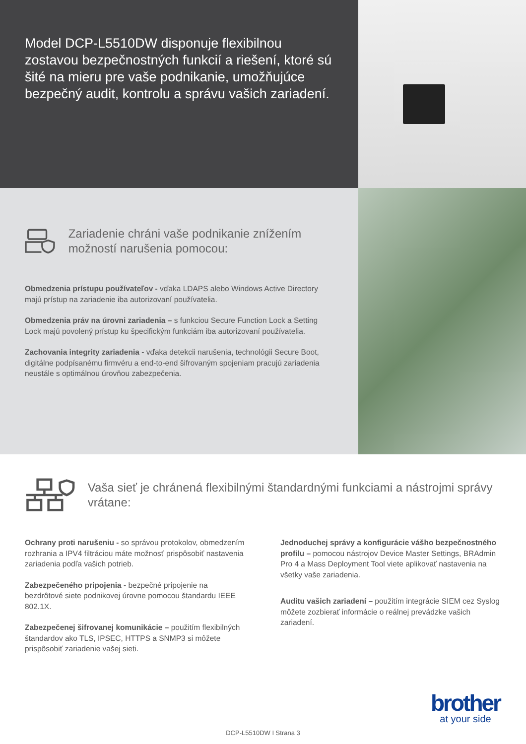Model DCP-L5510DW disponuje flexibilnou zostavou bezpečnostných funkcií a riešení, ktoré sú šité na mieru pre vaše podnikanie, umožňujúce bezpečný audit, kontrolu a správu vašich zariadení.
Zariadenie chráni vaše podnikanie znížením možností narušenia pomocou:
Obmedzenia prístupu používateľov - vďaka LDAPS alebo Windows Active Directory majú prístup na zariadenie iba autorizovaní používatelia.
Obmedzenia práv na úrovni zariadenia – s funkciou Secure Function Lock a Setting Lock majú povolený prístup ku špecifickým funkciám iba autorizovaní používatelia.
Zachovania integrity zariadenia - vďaka detekcii narušenia, technológii Secure Boot, digitálne podpísanému firmvéru a end-to-end šifrovaným spojeniam pracujú zariadenia neustále s optimálnou úrovňou zabezpečenia.
Vaša sieť je chránená flexibilnými štandardnými funkciami a nástrojmi správy vrátane:
Ochrany proti narušeniu - so správou protokolov, obmedzením rozhrania a IPV4 filtráciou máte možnosť prispôsobiť nastavenia zariadenia podľa vašich potrieb.
Zabezpečeného pripojenia - bezpečné pripojenie na bezdrôtové siete podnikovej úrovne pomocou štandardu IEEE 802.1X.
Zabezpečenej šifrovanej komunikácie – použitím flexibilných štandardov ako TLS, IPSEC, HTTPS a SNMP3 si môžete prispôsobiť zariadenie vašej sieti.
Jednoduchej správy a konfigurácie vášho bezpečnostného profilu – pomocou nástrojov Device Master Settings, BRAdmin Pro 4 a Mass Deployment Tool viete aplikovať nastavenia na všetky vaše zariadenia.
Auditu vašich zariadení – použitím integrácie SIEM cez Syslog môžete zozbierať informácie o reálnej prevádzke vašich zariadení.
DCP-L5510DW I Strana 3
brother
at your side